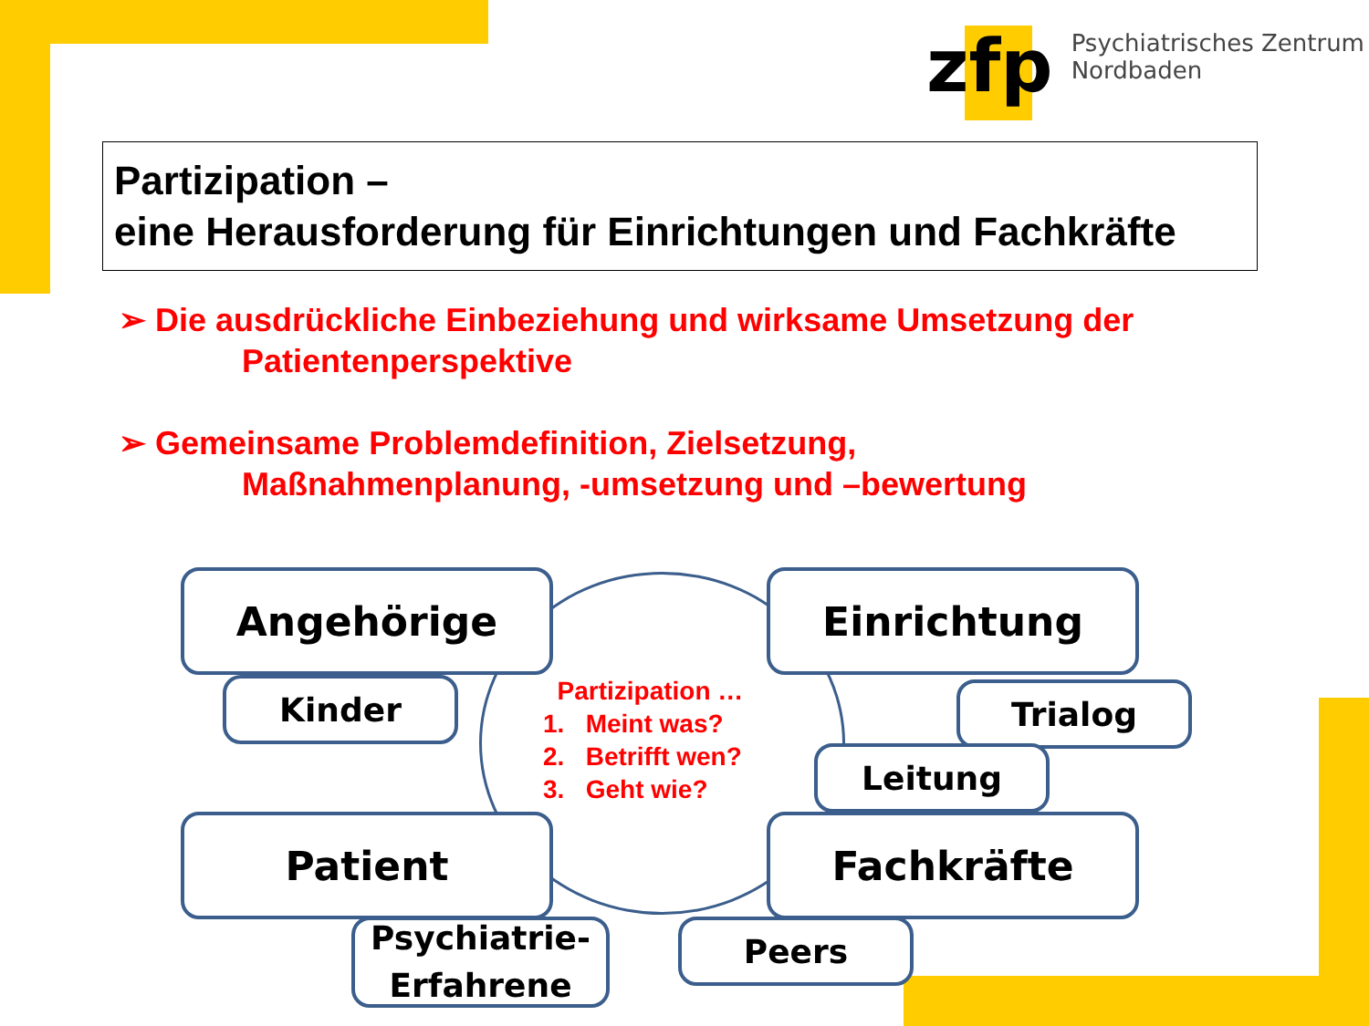zfp
Psychiatrisches Zentrum
Nordbaden
Partizipation –
eine Herausforderung für Einrichtungen und Fachkräfte
➢ Die ausdrückliche Einbeziehung und wirksame Umsetzung der
Patientenperspektive
➢ Gemeinsame Problemdefinition, Zielsetzung,
Maßnahmenplanung, -umsetzung und –bewertung
Angehörige
Kinder
Einrichtung
Trialog
Leitung
Partizipation …
1. Meint was?
2. Betrifft wen?
3. Geht wie?
Patient Fachkräfte
Psychiatrie-
Erfahrene
Peers